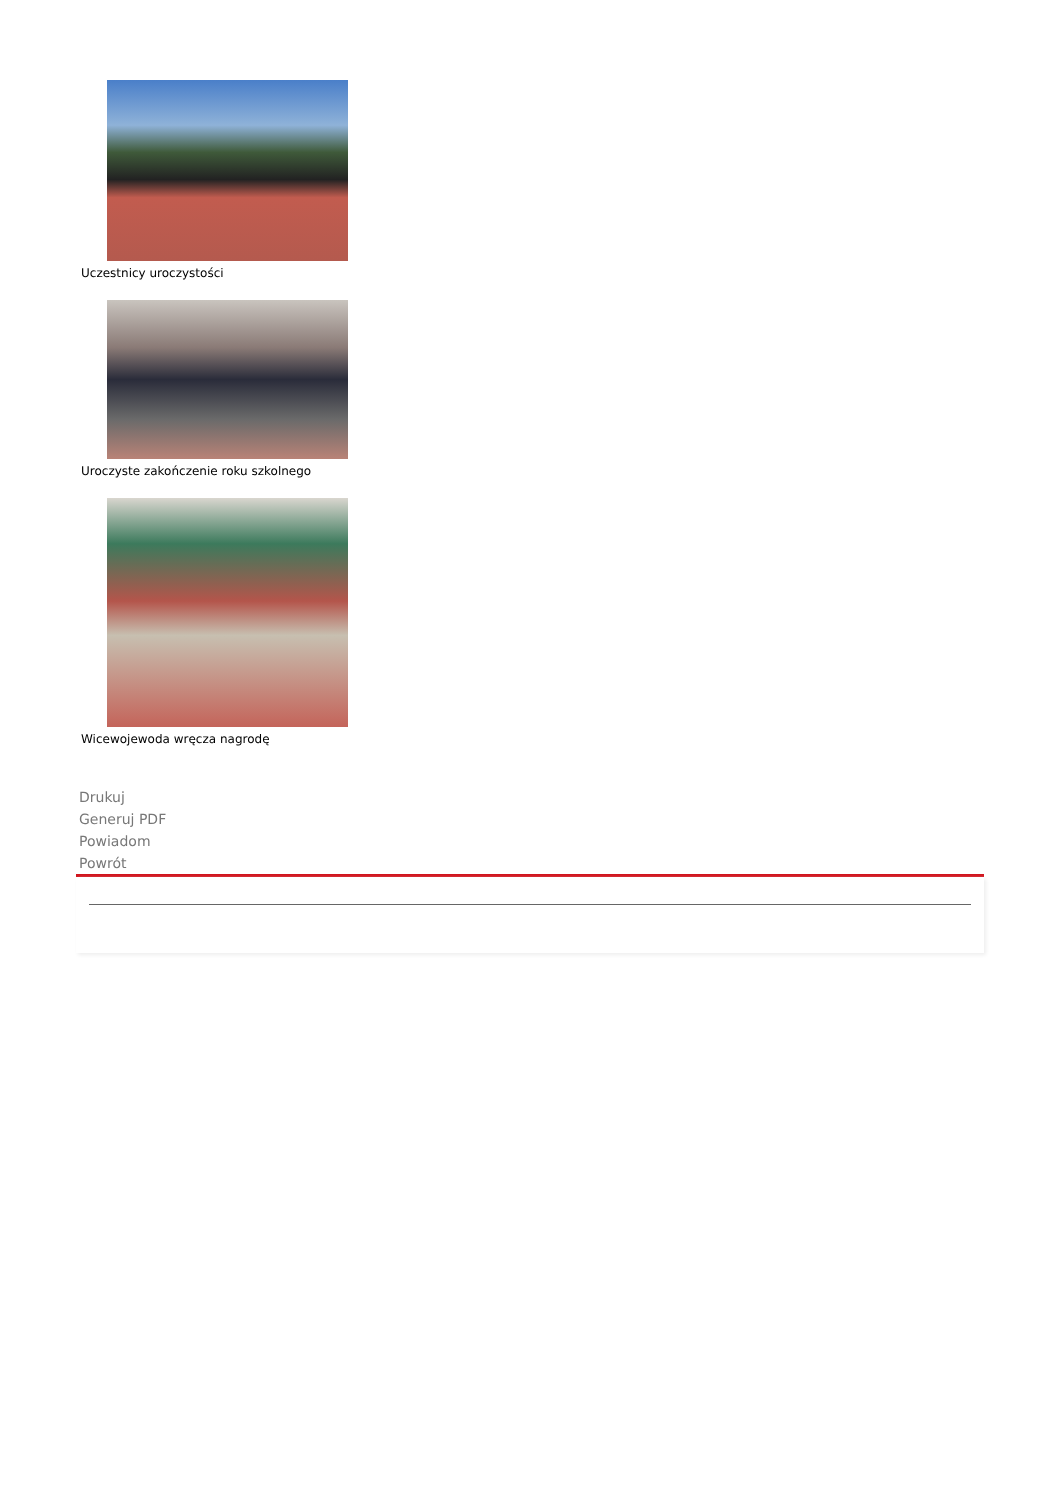Uczestnicy uroczystości
Uroczyste zakończenie roku szkolnego
Wicewojewoda wręcza nagrodę
Drukuj
Generuj PDF
Powiadom
Powrót